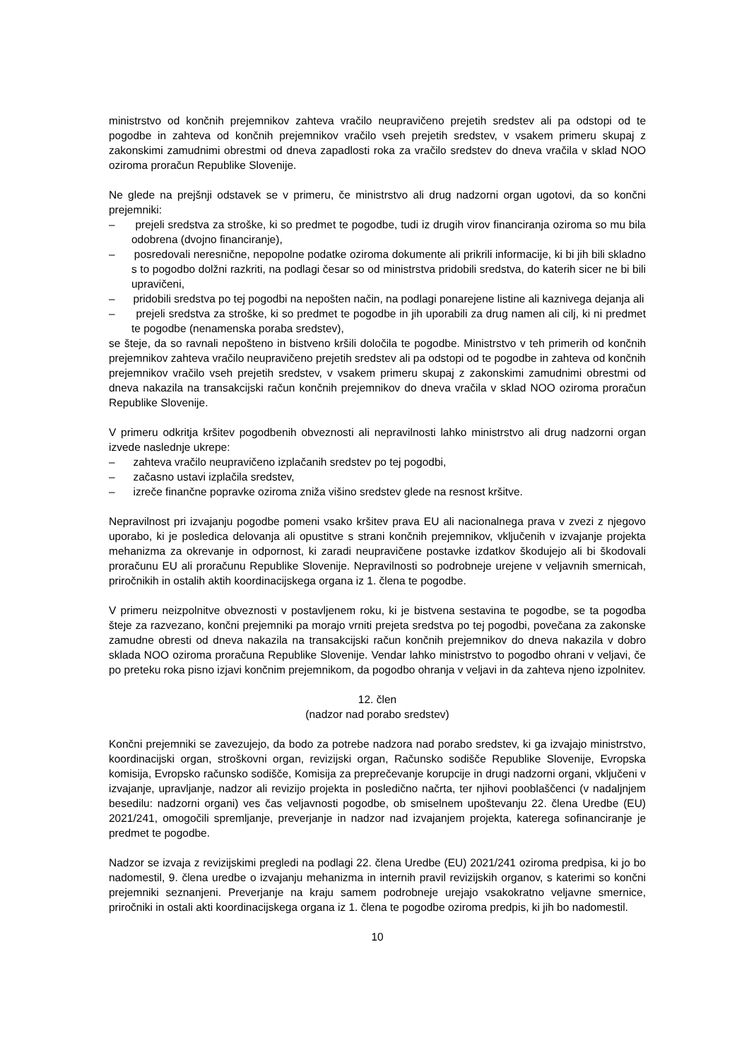ministrstvo od končnih prejemnikov zahteva vračilo neupravičeno prejetih sredstev ali pa odstopi od te pogodbe in zahteva od končnih prejemnikov vračilo vseh prejetih sredstev, v vsakem primeru skupaj z zakonskimi zamudnimi obrestmi od dneva zapadlosti roka za vračilo sredstev do dneva vračila v sklad NOO oziroma proračun Republike Slovenije.
Ne glede na prejšnji odstavek se v primeru, če ministrstvo ali drug nadzorni organ ugotovi, da so končni prejemniki:
– prejeli sredstva za stroške, ki so predmet te pogodbe, tudi iz drugih virov financiranja oziroma so mu bila odobrena (dvojno financiranje),
– posredovali neresnične, nepopolne podatke oziroma dokumente ali prikrili informacije, ki bi jih bili skladno s to pogodbo dolžni razkriti, na podlagi česar so od ministrstva pridobili sredstva, do katerih sicer ne bi bili upravičeni,
– pridobili sredstva po tej pogodbi na nepošten način, na podlagi ponarejene listine ali kaznivega dejanja ali
– prejeli sredstva za stroške, ki so predmet te pogodbe in jih uporabili za drug namen ali cilj, ki ni predmet te pogodbe (nenamenska poraba sredstev),
se šteje, da so ravnali nepošteno in bistveno kršili določila te pogodbe. Ministrstvo v teh primerih od končnih prejemnikov zahteva vračilo neupravičeno prejetih sredstev ali pa odstopi od te pogodbe in zahteva od končnih prejemnikov vračilo vseh prejetih sredstev, v vsakem primeru skupaj z zakonskimi zamudnimi obrestmi od dneva nakazila na transakcijski račun končnih prejemnikov do dneva vračila v sklad NOO oziroma proračun Republike Slovenije.
V primeru odkritja kršitev pogodbenih obveznosti ali nepravilnosti lahko ministrstvo ali drug nadzorni organ izvede naslednje ukrepe:
– zahteva vračilo neupravičeno izplačanih sredstev po tej pogodbi,
– začasno ustavi izplačila sredstev,
– izreče finančne popravke oziroma zniža višino sredstev glede na resnost kršitve.
Nepravilnost pri izvajanju pogodbe pomeni vsako kršitev prava EU ali nacionalnega prava v zvezi z njegovo uporabo, ki je posledica delovanja ali opustitve s strani končnih prejemnikov, vključenih v izvajanje projekta mehanizma za okrevanje in odpornost, ki zaradi neupravičene postavke izdatkov škodujejo ali bi škodovali proračunu EU ali proračunu Republike Slovenije. Nepravilnosti so podrobneje urejene v veljavnih smernicah, priročnikih in ostalih aktih koordinacijskega organa iz 1. člena te pogodbe.
V primeru neizpolnitve obveznosti v postavljenem roku, ki je bistvena sestavina te pogodbe, se ta pogodba šteje za razvezano, končni prejemniki pa morajo vrniti prejeta sredstva po tej pogodbi, povečana za zakonske zamudne obresti od dneva nakazila na transakcijski račun končnih prejemnikov do dneva nakazila v dobro sklada NOO oziroma proračuna Republike Slovenije. Vendar lahko ministrstvo to pogodbo ohrani v veljavi, če po preteku roka pisno izjavi končnim prejemnikom, da pogodbo ohranja v veljavi in da zahteva njeno izpolnitev.
12. člen
(nadzor nad porabo sredstev)
Končni prejemniki se zavezujejo, da bodo za potrebe nadzora nad porabo sredstev, ki ga izvajajo ministrstvo, koordinacijski organ, stroškovni organ, revizijski organ, Računsko sodišče Republike Slovenije, Evropska komisija, Evropsko računsko sodišče, Komisija za preprečevanje korupcije in drugi nadzorni organi, vključeni v izvajanje, upravljanje, nadzor ali revizijo projekta in posledično načrta, ter njihovi pooblaščenci (v nadaljnjem besedilu: nadzorni organi) ves čas veljavnosti pogodbe, ob smiselnem upoštevanju 22. člena Uredbe (EU) 2021/241, omogočili spremljanje, preverjanje in nadzor nad izvajanjem projekta, katerega sofinanciranje je predmet te pogodbe.
Nadzor se izvaja z revizijskimi pregledi na podlagi 22. člena Uredbe (EU) 2021/241 oziroma predpisa, ki jo bo nadomestil, 9. člena uredbe o izvajanju mehanizma in internih pravil revizijskih organov, s katerimi so končni prejemniki seznanjeni. Preverjanje na kraju samem podrobneje urejajo vsakokratno veljavne smernice, priročniki in ostali akti koordinacijskega organa iz 1. člena te pogodbe oziroma predpis, ki jih bo nadomestil.
10